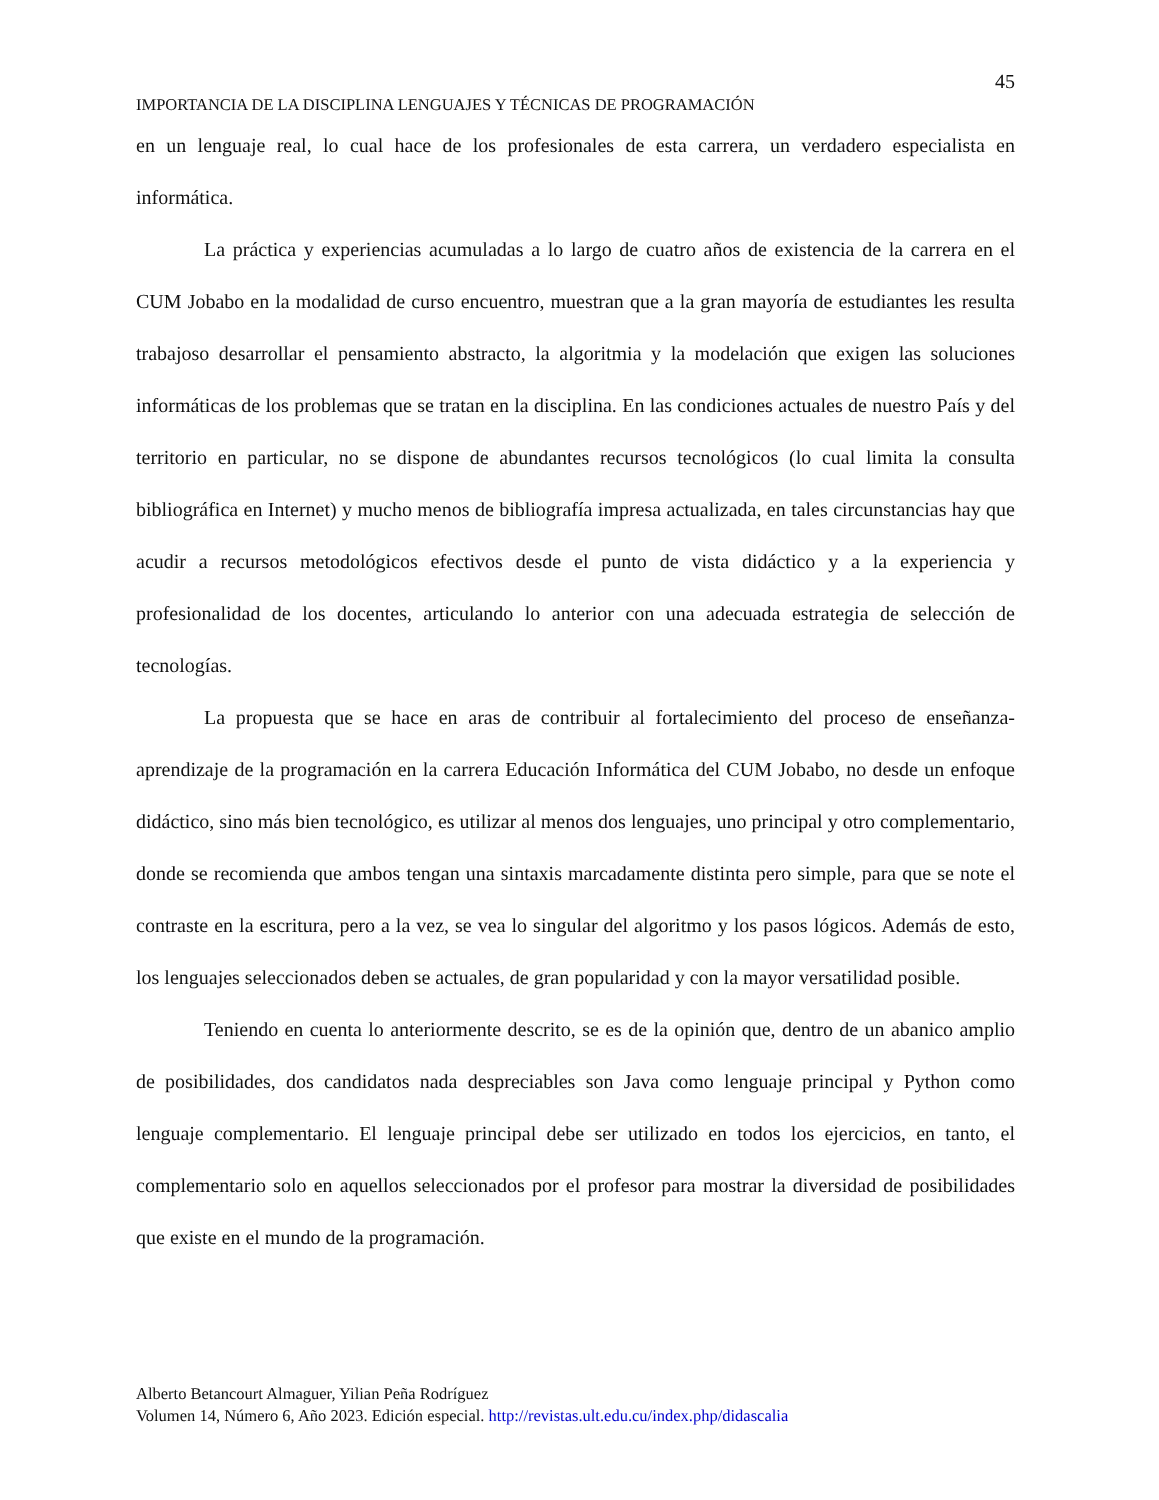45
IMPORTANCIA DE LA DISCIPLINA LENGUAJES Y TÉCNICAS DE PROGRAMACIÓN
en un lenguaje real, lo cual hace de los profesionales de esta carrera, un verdadero especialista en informática.
La práctica y experiencias acumuladas a lo largo de cuatro años de existencia de la carrera en el CUM Jobabo en la modalidad de curso encuentro, muestran que a la gran mayoría de estudiantes les resulta trabajoso desarrollar el pensamiento abstracto, la algoritmia y la modelación que exigen las soluciones informáticas de los problemas que se tratan en la disciplina. En las condiciones actuales de nuestro País y del territorio en particular, no se dispone de abundantes recursos tecnológicos (lo cual limita la consulta bibliográfica en Internet) y mucho menos de bibliografía impresa actualizada, en tales circunstancias hay que acudir a recursos metodológicos efectivos desde el punto de vista didáctico y a la experiencia y profesionalidad de los docentes, articulando lo anterior con una adecuada estrategia de selección de tecnologías.
La propuesta que se hace en aras de contribuir al fortalecimiento del proceso de enseñanza-aprendizaje de la programación en la carrera Educación Informática del CUM Jobabo, no desde un enfoque didáctico, sino más bien tecnológico, es utilizar al menos dos lenguajes, uno principal y otro complementario, donde se recomienda que ambos tengan una sintaxis marcadamente distinta pero simple, para que se note el contraste en la escritura, pero a la vez, se vea lo singular del algoritmo y los pasos lógicos. Además de esto, los lenguajes seleccionados deben se actuales, de gran popularidad y con la mayor versatilidad posible.
Teniendo en cuenta lo anteriormente descrito, se es de la opinión que, dentro de un abanico amplio de posibilidades, dos candidatos nada despreciables son Java como lenguaje principal y Python como lenguaje complementario. El lenguaje principal debe ser utilizado en todos los ejercicios, en tanto, el complementario solo en aquellos seleccionados por el profesor para mostrar la diversidad de posibilidades que existe en el mundo de la programación.
Alberto Betancourt Almaguer, Yilian Peña Rodríguez
Volumen 14, Número 6, Año 2023. Edición especial. http://revistas.ult.edu.cu/index.php/didascalia